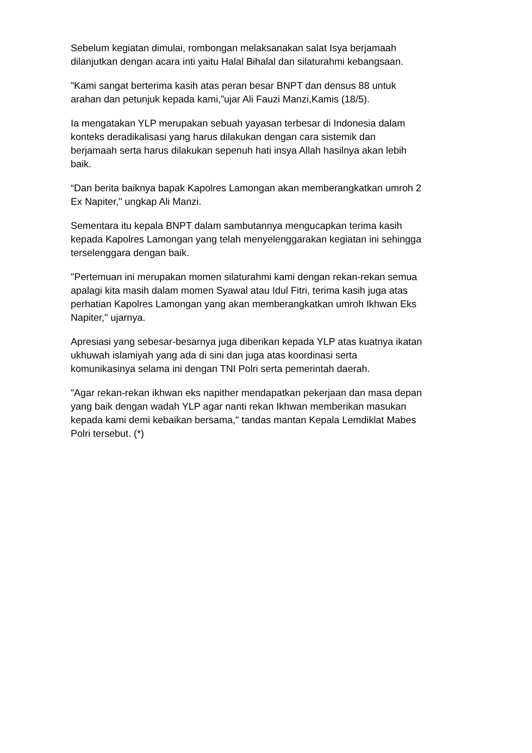Sebelum kegiatan dimulai, rombongan melaksanakan salat Isya berjamaah
dilanjutkan dengan acara inti yaitu Halal Bihalal dan silaturahmi kebangsaan.
”Kami sangat berterima kasih atas peran besar BNPT dan densus 88 untuk
arahan dan petunjuk kepada kami,”ujar Ali Fauzi Manzi,Kamis (18/5).
Ia mengatakan YLP merupakan sebuah yayasan terbesar di Indonesia dalam
konteks deradikalisasi yang harus dilakukan dengan cara sistemik dan
berjamaah serta harus dilakukan sepenuh hati insya Allah hasilnya akan lebih
baik.
“Dan berita baiknya bapak Kapolres Lamongan akan memberangkatkan umroh 2
Ex Napiter," ungkap Ali Manzi.
Sementara itu kepala BNPT dalam sambutannya mengucapkan terima kasih
kepada Kapolres Lamongan yang telah menyelenggarakan kegiatan ini sehingga
terselenggara dengan baik.
"Pertemuan ini merupakan momen silaturahmi kami dengan rekan-rekan semua
apalagi kita masih dalam momen Syawal atau Idul Fitri, terima kasih juga atas
perhatian Kapolres Lamongan yang akan memberangkatkan umroh Ikhwan Eks
Napiter," ujarnya.
Apresiasi yang sebesar-besarnya juga diberikan kepada YLP atas kuatnya ikatan
ukhuwah islamiyah yang ada di sini dan juga atas koordinasi serta
komunikasinya selama ini dengan TNI Polri serta pemerintah daerah.
”Agar rekan-rekan ikhwan eks napither mendapatkan pekerjaan dan masa depan
yang baik dengan wadah YLP agar nanti rekan Ikhwan memberikan masukan
kepada kami demi kebaikan bersama," tandas mantan Kepala Lemdiklat Mabes
Polri tersebut. (*)